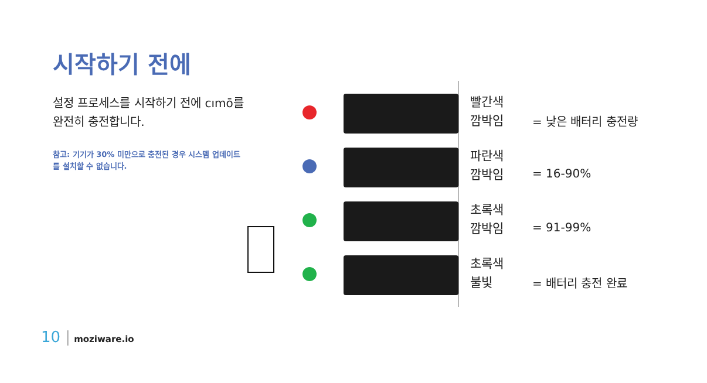시작하기 전에
설정 프로세스를 시작하기 전에 cımō를 완전히 충전합니다.
참고: 기기가 30% 미만으로 충전된 경우 시스템 업데이트를 설치할 수 없습니다.
빨간색
깜박임
= 낮은 배터리 충전량
파란색
깜박임
= 16-90%
초록색
깜박임
= 91-99%
초록색
불빛
= 배터리 충전 완료
10 | moziware.io